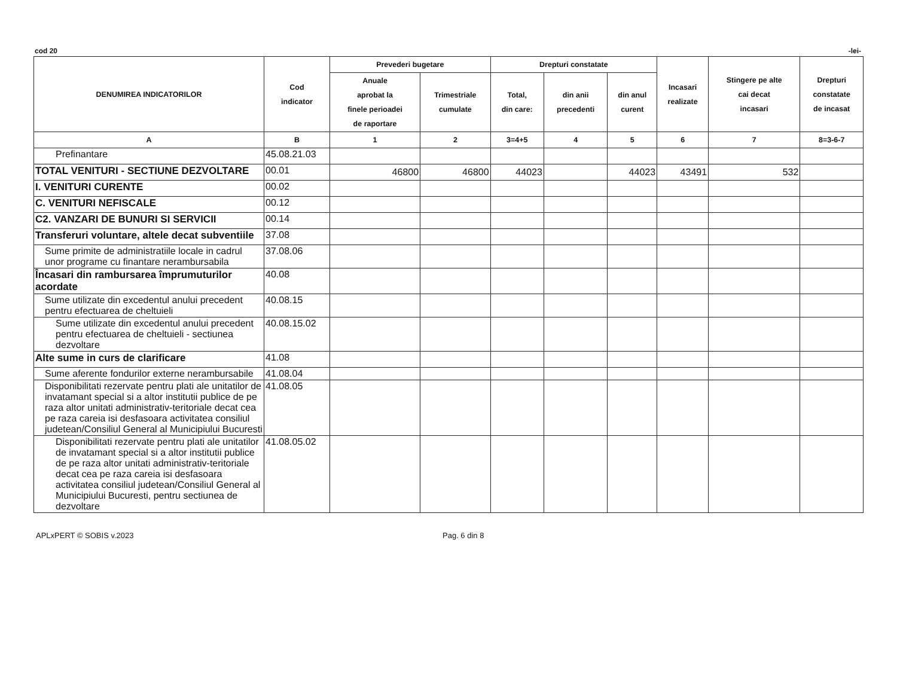cod 20 -lei-
| DENUMIREA INDICATORILOR | Cod indicator | Prevederi bugetare | | Drepturi constatate | | | Incasari realizate | Stingere pe alte cai decat incasari | Drepturi constatate de incasat |
| --- | --- | --- | --- | --- | --- | --- | --- | --- | --- |
| | | Anuale aprobat la finele perioadei de raportare | Trimestriale cumulate | Total, din care: | din anii precedenti | din anul curent | | | |
| A | B | 1 | 2 | 3=4+5 | 4 | 5 | 6 | 7 | 8=3-6-7 |
| Prefinantare | 45.08.21.03 | | | | | | | | |
| TOTAL VENITURI - SECTIUNE DEZVOLTARE | 00.01 | 46800 | 46800 | 44023 | | 44023 | 43491 | 532 | |
| I. VENITURI CURENTE | 00.02 | | | | | | | | |
| C. VENITURI NEFISCALE | 00.12 | | | | | | | | |
| C2. VANZARI DE BUNURI SI SERVICII | 00.14 | | | | | | | | |
| Transferuri voluntare, altele decat subventiile | 37.08 | | | | | | | | |
| Sume primite de administratiile locale in cadrul unor programe cu finantare nerambursabila | 37.08.06 | | | | | | | | |
| Încasari din rambursarea împrumuturilor acordate | 40.08 | | | | | | | | |
| Sume utilizate din excedentul anului precedent pentru efectuarea de cheltuieli | 40.08.15 | | | | | | | | |
| Sume utilizate din excedentul anului precedent pentru efectuarea de cheltuieli - sectiunea dezvoltare | 40.08.15.02 | | | | | | | | |
| Alte sume in curs de clarificare | 41.08 | | | | | | | | |
| Sume aferente fondurilor externe nerambursabile | 41.08.04 | | | | | | | | |
| Disponibilitati rezervate pentru plati ale unitatilor de invatamant special si a altor institutii publice de pe raza altor unitati administrativ-teritoriale decat cea pe raza careia isi desfasoara activitatea consiliul judetean/Consiliul General al Municipiului Bucuresti | 41.08.05 | | | | | | | | |
| Disponibilitati rezervate pentru plati ale unitatilor de invatamant special si a altor institutii publice de pe raza altor unitati administrativ-teritoriale decat cea pe raza careia isi desfasoara activitatea consiliul judetean/Consiliul General al Municipiului Bucuresti, pentru sectiunea de dezvoltare | 41.08.05.02 | | | | | | | | |
APLxPERT © SOBIS v.2023 Pag. 6 din 8